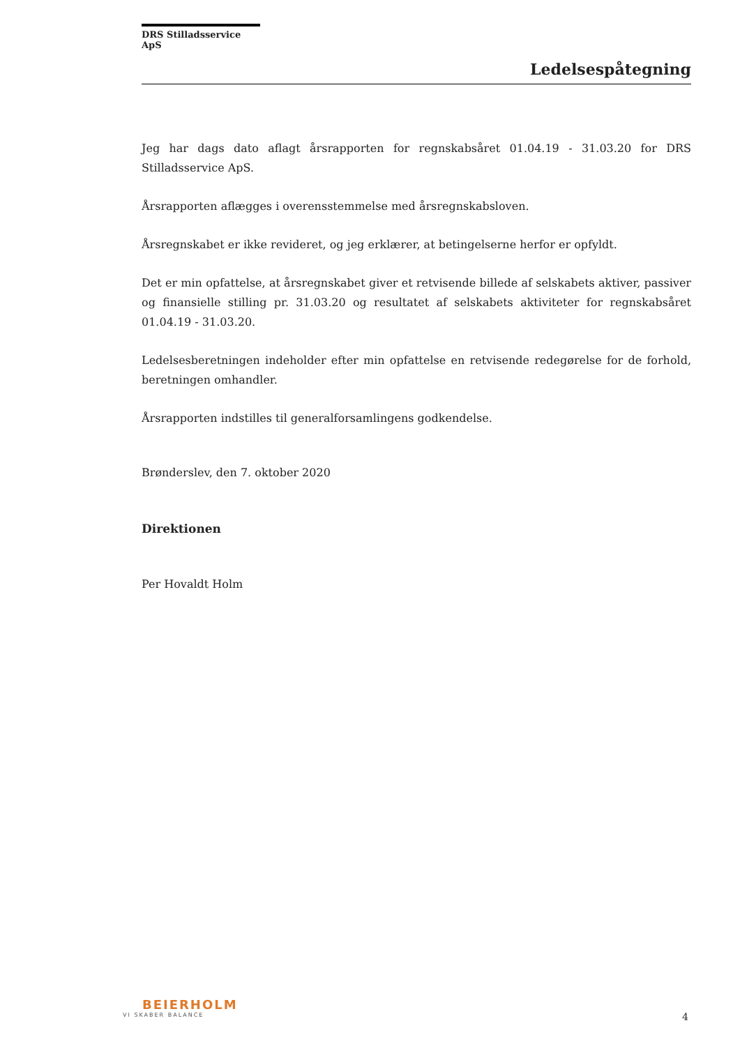DRS Stilladsservice ApS
Ledelsespåtegning
Jeg har dags dato aflagt årsrapporten for regnskabsåret 01.04.19 - 31.03.20 for DRS Stilladsservice ApS.
Årsrapporten aflægges i overensstemmelse med årsregnskabsloven.
Årsregnskabet er ikke revideret, og jeg erklærer, at betingelserne herfor er opfyldt.
Det er min opfattelse, at årsregnskabet giver et retvisende billede af selskabets aktiver, passiver og finansielle stilling pr. 31.03.20 og resultatet af selskabets aktiviteter for regnskabsåret 01.04.19 - 31.03.20.
Ledelsesberetningen indeholder efter min opfattelse en retvisende redegørelse for de forhold, beretningen omhandler.
Årsrapporten indstilles til generalforsamlingens godkendelse.
Brønderslev, den 7. oktober 2020
Direktionen
Per Hovaldt Holm
BEIERHOLM
VI SKABER BALANCE
4